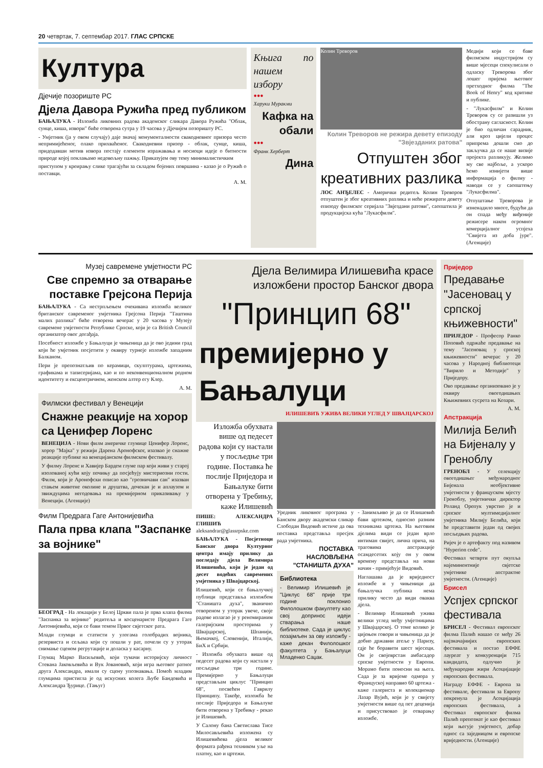20 четвртак, 7. септембар 2017. ГЛАС СРПСКЕ
Култура
Дјечије позориште РС
Дјела Давора Ружића пред публиком
БАЊАЛУКА - Изложба ликовних радова академског сликара Давора Ружића "Облак, сунце, киша, извори" биће отворена сутра у 19 часова у Дјечијем позоришту РС.
- Умјетник (ја у овом случају) даје значај монументалности свакодневног призора често непримијећеног, олако прихваћеног. Свакодневни призор - облак, сунце, киша, придодавши мотив извора постају елементи изражавања и носиоци идеје о битности природе којој поклањамо недовољну пажњу. Приказујем ову тему минималистичким
приступом у креирању слике трагајући за складом бојених површина - казао је о Ружић о поставци.
А. М.
Књига по нашем избору
●●●
Харуки Муракми
Кафка на обали
●●●
Франк Херберт
Дина
Колин Треворов
Колин Треворов не режира девету епизоду "Звјезданих ратова"
Отпуштен због креативних разлика
ЛОС АНЂЕЛЕС - Амерички редитељ Колин Треворов отпуштен је због креативних разлика и неће режирати девету епизоду филмског серијала "Звјездани ратови", саопштила је продукцијска кућа "Лукасфилм".
Медији који се баве филмском индустријом су више мјесеци спекулисали о одласку Треворова због лошег пријема његовог претходног филма "The Book of Henry" код критике и публике.
- "Лукасфилм" и Колин Треворов су се разишли уз обострану сагласност. Колин је био одличан сарадник, али кроз цијели процес припрема дошли смо до закључка да се наше визије пројекта разликују. Желимо му све најбоље, а ускоро ћемо изнијети више информација о филму - наводи се у саопштењу "Лукасфилма".
Отпуштање Треворова је изненадило многе, будући да он спада међу виђеније режисере након огромног комерцијалног успјеха "Свијета из доба јуре". (Агенције)
Музеј савремене умјетности РС
Све спремно за отварање поставке Грејсона Перија
БАЊАЛУКА - Са нестрпљењем очекивана изложба великог британског савременог умјетника Грејсона Перија "Таштина малих разлика" биће отворена вечерас у 20 часова у Музеју савремене умјетности Републике Српске, који је са British Council организатор овог догађаја.
Посебност изложбе у Бањалуци је чињеница да је ово једини град који ће умјетник посјетити у оквиру турнеје изложбе западним Балканом.
Пери је препознатљив по керамици, скулптурама, цртежима, графикама и таписеријама, као и по неконвенционалном родном идентитету и ексцентричном, женском алтер егу Клер.
А. М.
Филмски фестивал у Венецији
Снажне реакције на хорор са Ценифер Лоренс
ВЕНЕЦИЈА - Нови филм америчке глумице Ценифер Лоренс, хорор "Мајка" у режији Дарена Аронофског, изазвао је снажне реакције публике на венецијанском филмском фестивалу.
У филму Лоренс и Хавијер Бардем глуме пар који живи у старој изолованој кући коју почињу да посјећују мистериозни гости. Филм, који је Аронофски описао као "грозничави сан" изазван стањем животне околине и друштва, дочекан је и аплаузом и звиждуцима негодовања на премијерном приказивању у Венецији. (Агенције)
Филм Предрага Гаге Антонијевића
Пала прва клапа "Заспанке за војнике"
БЕОГРАД - На локацији у Белој Цркви пала је прва клапа филма "Заспанка за војнике" редитеља и косценаристе Предрага Гаге Антонијевића, који се бави темом Првог свјетског рата.
Млади глумци и статисти у улогама голобрадих војника, резервиста и сељака који су пошли у рат, почели су у уторак снимање сценом регрутације и доласка у касарну.
Глумац Марко Васиљевић, који тумачи историјску личност Стевана Јаковљевића и Вук Јовановић, који игра његовог ратног друга Александра, имали су сцену упознавања. Помоћ младим глумцима пристигла је од искусних колега Љубе Бандовића и Александра Ђурице. (Тањуг)
Дјела Велимира Илишевића красе изложбени простор Банског двора
"Принцип 68"
премијерно у Бањалуци
ИЛИШЕВИЋ УЖИВА ВЕЛИКИ УГЛЕД У ШВАЈЦАРСКОЈ
Изложба обухвата више од педесет радова који су настали у посљедње три године. Поставка ће послије Приједора и Бањалуке бити отворена у Требињу, каже Илишевић
ПИШЕ: АЛЕКСАНДРА ГЛИШИЋ
aleksandrar@glassrpske.com
БАЊАЛУКА - Посјетиоци Банског двора Културног центра имају прилику да погледају дјела Велимира Илишевића, који је један од десет водећих савремених умјетника у Швајцарској.
Илишевић, који се бањалучкој публици представља изложбом "Станишта духа", званично отвореном у уторак увече, своје радове излагао је у реномираним галеријским просторима у Швајцарској, Шпанији, Њемачкој, Словенији, Италији, БиХ и Србији.
- Изложба обухвата више од педесет радова који су настали у посљедње три године. Премијерно у Бањалуци представљам циклус "Принцип 68", посвећен Гаврилу Принципу. Такође, изложба ће послије Приједора и Бањалуке бити отворена у Требињу - рекао је Илишевић.
У Салону бана Светислава Тисе Милосављевића изложена су Илишевићева дјела великог формата рађена техником уље на платну, као и цртежи.
Уредник ликовног програма у Банском двору академски сликар Слободан Видовић истиче да ова поставка представља пресјек рада умјетника.
ПОСТАВКА НАСЛОВЉЕНА "СТАНИШТА ДУХА"
Библиотека
- Велимир Илишевић је "Циклус 68" прије три године поклонио Филолошком факултету као свој допринос идеји стварања наше библиотеке. Сада је циклус позајмљен за ову изложбу - каже декан Филолошког факултета у Бањалуци Младенко Саџак.
- Занимљиво је да се Илишевић бави цртежом, односно разним техникама цртежа. На његовим дјелима види се један врло интиман свијет, лична прича, на траговима апстракције осамдесетих коју он у овом времену представља на нови начин - примјећује Видовић.
Наглашава да је вриједност изложбе и у чињеници да бањалучка публика нема прилику често да види оваква дјела.
- Велимир Илишевић ужива велики углед међу умјетницима у Швајцарској. О томе колико је цијењен говори и чињеница да је добио државни атеље у Паризу, гдје ће боравити шест мјесеци. Он је својеврстан амбасадор српске умјетности у Европи. Морамо бити поносни на њега. Сада је за вријеме одмора у Француској направио 60 цртежа - каже галериста и колекционар Лазар Вујић, који је у свијету умјетности више од пет деценија и присуствовао је отварању изложбе.
Приједор
Предавање "Јасеновац у српској књижевности"
ПРИЈЕДОР - Професор Ранко Поповић одржаће предавање на тему "Јасеновац у српској књижевности" вечерас у 20 часова у Народној библиотеци "Ћирило и Методије" у Приједору.
Ово предавање организовано је у оквиру овогодишњих Књижевних сусрета на Козари.
А. М.
Апстракција
Милија Белић на Бијеналу у Греноблу
ГРЕНОБЛ - У селекцију овогодишњег међународног Бијенала необјективне умјетности у француском мјесту Греноблу, умјетнички директор Роланд Орепук уврстио је и српског мултимедијалног умјетника Милију Белића, који ће представити један од својих посљедњих радова.
Ријеч је о артефакту под називом "Hyperion code".
Фестивал четврти пут окупља најеминентније свјетске умјетнике апстрактне умјетности. (Агенције)
Брисел
Успјех српског фестивала
БРИСЕЛ - Фестивал европског филма Палић нашао се међу 26 најзначајнијих европских фестивала и постао ЕФФЕ лауреат у конкуренцији 715 кандидата, одлучио је међународни жири Асоцијације европских фестивала.
Награду ЕФФЕ - Европа за фестивале, фестивали за Европу покренула је Асоцијација европских фестивала, а Фестивал европског филма Палић препознат је као фестивал који његује умјетност, добар однос са заједницом и европске вриједности. (Агенције)